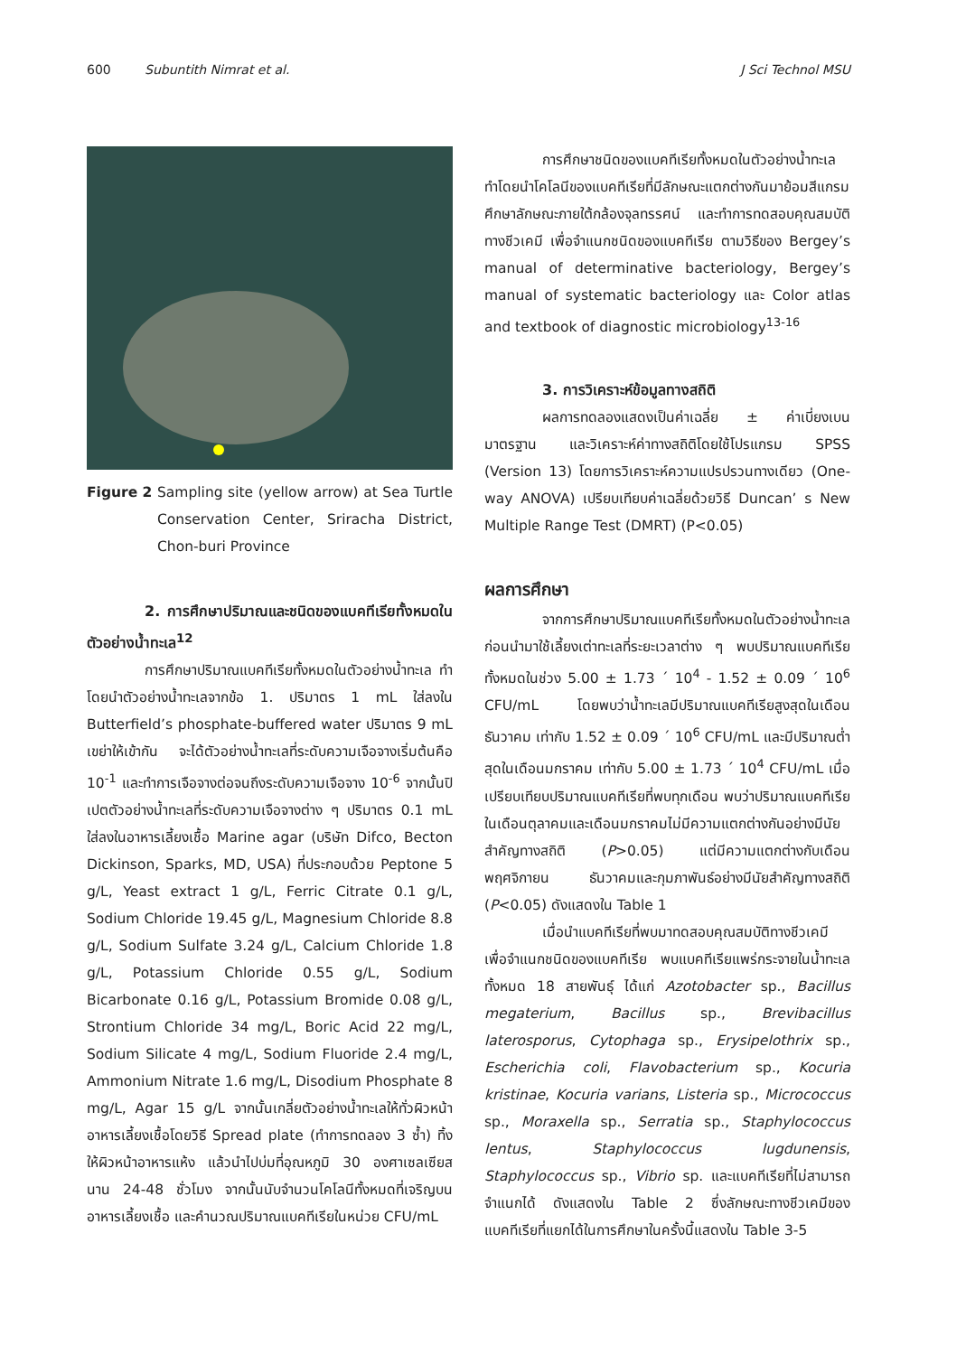600 Subuntith Nimrat et al. J Sci Technol MSU
Figure 2 Sampling site (yellow arrow) at Sea Turtle Conservation Center, Sriracha District, Chon-buri Province
2. การศึกษาปริมาณและชนิดของแบคทีเรียทั้งหมดในตัวอย่างน้ำทะเล<sup>12</sup>
การศึกษาปริมาณแบคทีเรียทั้งหมดในตัวอย่างน้ำทะเล ทำโดยนำตัวอย่างน้ำทะเลจากข้อ 1. ปริมาตร 1 mL ใส่ลงใน Butterfield’s phosphate-buffered water ปริมาตร 9 mL เขย่าให้เข้ากัน จะได้ตัวอย่างน้ำทะเลที่ระดับความเจือจางเริ่มต้นคือ 10<sup>-1</sup> และทำการเจือจางต่อจนถึงระดับความเจือจาง 10<sup>-6</sup> จากนั้นปิเปตตัวอย่างน้ำทะเลที่ระดับความเจือจางต่าง ๆ ปริมาตร 0.1 mL ใส่ลงในอาหารเลี้ยงเชื้อ Marine agar (บริษัท Difco, Becton Dickinson, Sparks, MD, USA) ที่ประกอบด้วย Peptone 5 g/L, Yeast extract 1 g/L, Ferric Citrate 0.1 g/L, Sodium Chloride 19.45 g/L, Magnesium Chloride 8.8 g/L, Sodium Sulfate 3.24 g/L, Calcium Chloride 1.8 g/L, Potassium Chloride 0.55 g/L, Sodium Bicarbonate 0.16 g/L, Potassium Bromide 0.08 g/L, Strontium Chloride 34 mg/L, Boric Acid 22 mg/L, Sodium Silicate 4 mg/L, Sodium Fluoride 2.4 mg/L, Ammonium Nitrate 1.6 mg/L, Disodium Phosphate 8 mg/L, Agar 15 g/L จากนั้นเกลี่ยตัวอย่างน้ำทะเลให้ทั่วผิวหน้าอาหารเลี้ยงเชื้อโดยวิธี Spread plate (ทำการทดลอง 3 ซ้ำ) ทิ้งให้ผิวหน้าอาหารแห้ง แล้วนำไปบ่มที่อุณหภูมิ 30 องศาเซลเซียส นาน 24-48 ชั่วโมง จากนั้นนับจำนวนโคโลนีทั้งหมดที่เจริญบนอาหารเลี้ยงเชื้อ และคำนวณปริมาณแบคทีเรียในหน่วย CFU/mL
การศึกษาชนิดของแบคทีเรียทั้งหมดในตัวอย่างน้ำทะเล ทำโดยนำโคโลนีของแบคทีเรียที่มีลักษณะแตกต่างกันมาย้อมสีแกรม ศึกษาลักษณะภายใต้กล้องจุลทรรศน์ และทำการทดสอบคุณสมบัติทางชีวเคมี เพื่อจำแนกชนิดของแบคทีเรีย ตามวิธีของ Bergey’s manual of determinative bacteriology, Bergey’s manual of systematic bacteriology และ Color atlas and textbook of diagnostic microbiology<sup>13-16</sup>
3. การวิเคราะห์ข้อมูลทางสถิติ
ผลการทดลองแสดงเป็นค่าเฉลี่ย ± ค่าเบี่ยงเบนมาตรฐาน และวิเคราะห์ค่าทางสถิติโดยใช้โปรแกรม SPSS (Version 13) โดยการวิเคราะห์ความแปรปรวนทางเดียว (One-way ANOVA) เปรียบเทียบค่าเฉลี่ยด้วยวิธี Duncan’ s New Multiple Range Test (DMRT) (P<0.05)
ผลการศึกษา
จากการศึกษาปริมาณแบคทีเรียทั้งหมดในตัวอย่างน้ำทะเลก่อนนำมาใช้เลี้ยงเต่าทะเลที่ระยะเวลาต่าง ๆ พบปริมาณแบคทีเรียทั้งหมดในช่วง 5.00 ± 1.73 ´ 10<sup>4</sup> - 1.52 ± 0.09 ´ 10<sup>6</sup> CFU/mL โดยพบว่าน้ำทะเลมีปริมาณแบคทีเรียสูงสุดในเดือนธันวาคม เท่ากับ 1.52 ± 0.09 ´ 10<sup>6</sup> CFU/mL และมีปริมาณต่ำสุดในเดือนมกราคม เท่ากับ 5.00 ± 1.73 ´ 10<sup>4</sup> CFU/mL เมื่อเปรียบเทียบปริมาณแบคทีเรียที่พบทุกเดือน พบว่าปริมาณแบคทีเรียในเดือนตุลาคมและเดือนมกราคมไม่มีความแตกต่างกันอย่างมีนัยสำคัญทางสถิติ (P>0.05) แต่มีความแตกต่างกับเดือนพฤศจิกายน ธันวาคมและกุมภาพันธ์อย่างมีนัยสำคัญทางสถิติ (P<0.05) ดังแสดงใน Table 1
เมื่อนำแบคทีเรียที่พบมาทดสอบคุณสมบัติทางชีวเคมีเพื่อจำแนกชนิดของแบคทีเรีย พบแบคทีเรียแพร่กระจายในน้ำทะเลทั้งหมด 18 สายพันธุ์ ได้แก่ Azotobacter sp., Bacillus megaterium, Bacillus sp., Brevibacillus laterosporus, Cytophaga sp., Erysipelothrix sp., Escherichia coli, Flavobacterium sp., Kocuria kristinae, Kocuria varians, Listeria sp., Micrococcus sp., Moraxella sp., Serratia sp., Staphylococcus lentus, Staphylococcus lugdunensis, Staphylococcus sp., Vibrio sp. และแบคทีเรียที่ไม่สามารถจำแนกได้ ดังแสดงใน Table 2 ซึ่งลักษณะทางชีวเคมีของแบคทีเรียที่แยกได้ในการศึกษาในครั้งนี้แสดงใน Table 3-5